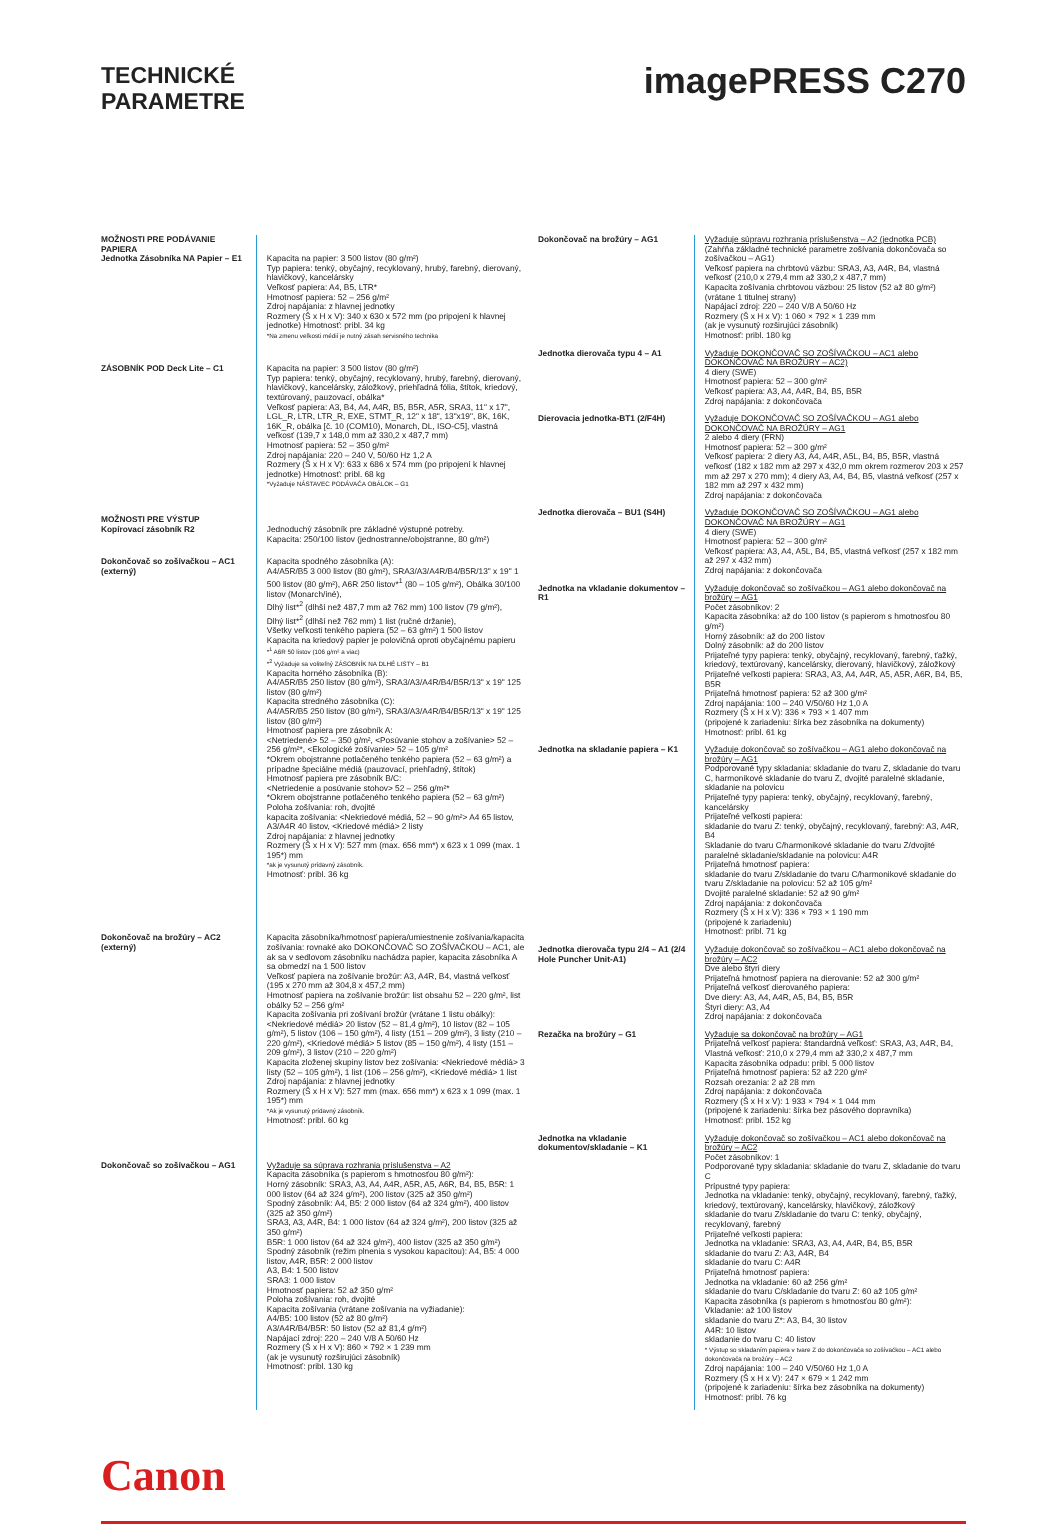TECHNICKÉ
PARAMETRE
imagePRESS C270
| MOŽNOSTI PRE PODÁVANIE PAPIERA Jednotka Zásobníka NA Papier – E1 | Kapacita na papier: 3 500 listov (80 g/m²) Typ papiera: tenký, obyčajný, recyklovaný, hrubý, farebný, dierovaný, hlavičkový, kancelársky Veľkosť papiera: A4, B5, LTR* Hmotnosť papiera: 52 – 256 g/m² Zdroj napájania: z hlavnej jednotky Rozmery (Š x H x V): 340 x 630 x 572 mm (po pripojení k hlavnej jednotke) Hmotnosť: pribl. 34 kg *Na zmenu veľkosti médií je nutný zásah servisného technika |
| ZÁSOBNÍK POD Deck Lite – C1 | Kapacita na papier: 3 500 listov (80 g/m²) Typ papiera: tenký, obyčajný, recyklovaný, hrubý, farebný, dierovaný, hlavičkový, kancelársky, záložkový, priehľadná fólia, štítok, kriedový, textúrovaný, pauzovací, obálka* Veľkosť papiera: A3, B4, A4, A4R, B5, B5R, A5R, SRA3, 11" x 17", LGL_R, LTR, LTR_R, EXE, STMT_R, 12" x 18", 13"x19", 8K, 16K, 16K_R, obálka [č. 10 (COM10), Monarch, DL, ISO-C5], vlastná veľkosť (139,7 x 148,0 mm až 330,2 x 487,7 mm) Hmotnosť papiera: 52 – 350 g/m² Zdroj napájania: 220 – 240 V, 50/60 Hz 1,2 A Rozmery (Š x H x V): 633 x 686 x 574 mm (po pripojení k hlavnej jednotke) Hmotnosť: pribl. 68 kg *Vyžaduje NÁSTAVEC PODÁVAČA OBÁLOK – G1 |
| MOŽNOSTI PRE VÝSTUP Kopírovací zásobník R2 | Jednoduchý zásobník pre základné výstupné potreby. Kapacita: 250/100 listov (jednostranne/obojstranne, 80 g/m²) |
| Dokončovač so zošívačkou – AC1 (externý) | Kapacita spodného zásobníka (A): A4/A5R/B5 3 000 listov (80 g/m²), SRA3/A3/A4R/B4/B5R/13" x 19" 1 500 listov (80 g/m²), A6R 250 listov*<sup>1</sup> (80 – 105 g/m²), Obálka 30/100 listov (Monarch/iné), Dlhý list*<sup>2</sup> (dlhší než 487,7 mm až 762 mm) 100 listov (79 g/m²), Dlhý list*<sup>2</sup> (dlhší než 762 mm) 1 list (ručné držanie), Všetky veľkosti tenkého papiera (52 – 63 g/m²) 1 500 listov Kapacita na kriedový papier je polovičná oproti obyčajnému papieru *<sup>1</sup> A6R 50 listov (106 g/m² a viac) *<sup>2</sup> Vyžaduje sa voliteľný ZÁSOBNÍK NA DLHÉ LISTY – B1 Kapacita horného zásobníka (B): A4/A5R/B5 250 listov (80 g/m²), SRA3/A3/A4R/B4/B5R/13" x 19" 125 listov (80 g/m²) Kapacita stredného zásobníka (C): A4/A5R/B5 250 listov (80 g/m²), SRA3/A3/A4R/B4/B5R/13" x 19" 125 listov (80 g/m²) Hmotnosť papiera pre zásobník A: <Netriedené> 52 – 350 g/m², <Posúvanie stohov a zošívanie> 52 – 256 g/m²*, <Ekologické zošívanie> 52 – 105 g/m² *Okrem obojstranne potlačeného tenkého papiera (52 – 63 g/m²) a prípadne špeciálne médiá (pauzovací, priehľadný, štítok) Hmotnosť papiera pre zásobník B/C: <Netriedenie a posúvanie stohov> 52 – 256 g/m²* *Okrem obojstranne potlačeného tenkého papiera (52 – 63 g/m²) Poloha zošívania: roh, dvojité kapacita zošívania: <Nekriedové médiá, 52 – 90 g/m²> A4 65 listov, A3/A4R 40 listov, <Kriedové médiá> 2 listy Zdroj napájania: z hlavnej jednotky Rozmery (Š x H x V): 527 mm (max. 656 mm*) x 623 x 1 099 (max. 1 195*) mm *ak je vysunutý prídavný zásobník. Hmotnosť: pribl. 36 kg |
| Dokončovač na brožúry – AC2 (externý) | Kapacita zásobníka/hmotnosť papiera/umiestnenie zošívania/kapacita zošívania: rovnaké ako DOKONČOVAČ SO ZOŠÍVAČKOU – AC1, ale ak sa v sedlovom zásobníku nachádza papier, kapacita zásobníka A sa obmedzí na 1 500 listov Veľkosť papiera na zošívanie brožúr: A3, A4R, B4, vlastná veľkosť (195 x 270 mm až 304,8 x 457,2 mm) Hmotnosť papiera na zošívanie brožúr: list obsahu 52 – 220 g/m², list obálky 52 – 256 g/m² Kapacita zošívania pri zošívaní brožúr (vrátane 1 listu obálky): <Nekriedové médiá> 20 listov (52 – 81,4 g/m²), 10 listov (82 – 105 g/m²), 5 listov (106 – 150 g/m²), 4 listy (151 – 209 g/m²), 3 listy (210 – 220 g/m²), <Kriedové médiá> 5 listov (85 – 150 g/m²), 4 listy (151 – 209 g/m²), 3 listov (210 – 220 g/m²) Kapacita zloženej skupiny listov bez zošívania: <Nekriedové médiá> 3 listy (52 – 105 g/m²), 1 list (106 – 256 g/m²), <Kriedové médiá> 1 list Zdroj napájania: z hlavnej jednotky Rozmery (Š x H x V): 527 mm (max. 656 mm*) x 623 x 1 099 (max. 1 195*) mm *Ak je vysunutý prídavný zásobník. Hmotnosť: pribl. 60 kg |
| Dokončovač so zošívačkou – AG1 | Vyžaduje sa súprava rozhrania príslušenstva – A2 Kapacita zásobníka (s papierom s hmotnosťou 80 g/m²): Horný zásobník: SRA3, A3, A4, A4R, A5R, A5, A6R, B4, B5, B5R: 1 000 listov (64 až 324 g/m²), 200 listov (325 až 350 g/m²) Spodný zásobník: A4, B5: 2 000 listov (64 až 324 g/m²), 400 listov (325 až 350 g/m²) SRA3, A3, A4R, B4: 1 000 listov (64 až 324 g/m²), 200 listov (325 až 350 g/m²) B5R: 1 000 listov (64 až 324 g/m²), 400 listov (325 až 350 g/m²) Spodný zásobník (režim plnenia s vysokou kapacitou): A4, B5: 4 000 listov, A4R, B5R: 2 000 listov A3, B4: 1 500 listov SRA3: 1 000 listov Hmotnosť papiera: 52 až 350 g/m² Poloha zošívania: roh, dvojité Kapacita zošívania (vrátane zošívania na vyžiadanie): A4/B5: 100 listov (52 až 80 g/m²) A3/A4R/B4/B5R: 50 listov (52 až 81,4 g/m²) Napájací zdroj: 220 – 240 V/8 A 50/60 Hz Rozmery (Š x H x V): 860 × 792 × 1 239 mm (ak je vysunutý rozširujúci zásobník) Hmotnosť: pribl. 130 kg |
| Dokončovač na brožúry – AG1 | Vyžaduje súpravu rozhrania príslušenstva – A2 (jednotka PCB) (Zahŕňa základné technické parametre zošívania dokončovača so zošívačkou – AG1) Veľkosť papiera na chrbtovú väzbu: SRA3, A3, A4R, B4, vlastná veľkosť (210,0 x 279,4 mm až 330,2 x 487,7 mm) Kapacita zošívania chrbtovou väzbou: 25 listov (52 až 80 g/m²) (vrátane 1 titulnej strany) Napájací zdroj: 220 – 240 V/8 A 50/60 Hz Rozmery (Š x H x V): 1 060 × 792 × 1 239 mm (ak je vysunutý rozširujúci zásobník) Hmotnosť: pribl. 180 kg |
| Jednotka dierovača typu 4 – A1 | Vyžaduje DOKONČOVAČ SO ZOŠÍVAČKOU – AC1 alebo DOKONČOVAČ NA BROŽÚRY – AC2) 4 diery (SWE) Hmotnosť papiera: 52 – 300 g/m² Veľkosť papiera: A3, A4, A4R, B4, B5, B5R Zdroj napájania: z dokončovača |
| Dierovacia jednotka-BT1 (2/F4H) | Vyžaduje DOKONČOVAČ SO ZOŠÍVAČKOU – AG1 alebo DOKONČOVAČ NA BROŽÚRY – AG1 2 alebo 4 diery (FRN) Hmotnosť papiera: 52 – 300 g/m² Veľkosť papiera: 2 diery A3, A4, A4R, A5L, B4, B5, B5R, vlastná veľkosť (182 x 182 mm až 297 x 432,0 mm okrem rozmerov 203 x 257 mm až 297 x 270 mm); 4 diery A3, A4, B4, B5, vlastná veľkosť (257 x 182 mm až 297 x 432 mm) Zdroj napájania: z dokončovača |
| Jednotka dierovača – BU1 (S4H) | Vyžaduje DOKONČOVAČ SO ZOŠÍVAČKOU – AG1 alebo DOKONČOVAČ NA BROŽÚRY – AG1 4 diery (SWE) Hmotnosť papiera: 52 – 300 g/m² Veľkosť papiera: A3, A4, A5L, B4, B5, vlastná veľkosť (257 x 182 mm až 297 x 432 mm) Zdroj napájania: z dokončovača |
| Jednotka na vkladanie dokumentov – R1 | Vyžaduje dokončovač so zošívačkou – AG1 alebo dokončovač na brožúry – AG1 Počet zásobníkov: 2 Kapacita zásobníka: až do 100 listov (s papierom s hmotnosťou 80 g/m²) Horný zásobník: až do 200 listov Dolný zásobník: až do 200 listov Prijateľné typy papiera: tenký, obyčajný, recyklovaný, farebný, ťažký, kriedový, textúrovaný, kancelársky, dierovaný, hlavičkový, záložkový Prijateľné veľkosti papiera: SRA3, A3, A4, A4R, A5, A5R, A6R, B4, B5, B5R Prijateľná hmotnosť papiera: 52 až 300 g/m² Zdroj napájania: 100 – 240 V/50/60 Hz 1,0 A Rozmery (Š x H x V): 336 × 793 × 1 407 mm (pripojené k zariadeniu: šírka bez zásobníka na dokumenty) Hmotnosť: pribl. 61 kg |
| Jednotka na skladanie papiera – K1 | Vyžaduje dokončovač so zošívačkou – AG1 alebo dokončovač na brožúry – AG1 Podporované typy skladania: skladanie do tvaru Z, skladanie do tvaru C, harmonikové skladanie do tvaru Z, dvojité paralelné skladanie, skladanie na polovicu Prijateľné typy papiera: tenký, obyčajný, recyklovaný, farebný, kancelársky Prijateľné veľkosti papiera: skladanie do tvaru Z: tenký, obyčajný, recyklovaný, farebný: A3, A4R, B4 Skladanie do tvaru C/harmonikové skladanie do tvaru Z/dvojité paralelné skladanie/skladanie na polovicu: A4R Prijateľná hmotnosť papiera: skladanie do tvaru Z/skladanie do tvaru C/harmonikové skladanie do tvaru Z/skladanie na polovicu: 52 až 105 g/m² Dvojité paralelné skladanie: 52 až 90 g/m² Zdroj napájania: z dokončovača Rozmery (Š x H x V): 336 × 793 × 1 190 mm (pripojené k zariadeniu) Hmotnosť: pribl. 71 kg |
| Jednotka dierovača typu 2/4 – A1 (2/4 Hole Puncher Unit-A1) | Vyžaduje dokončovač so zošívačkou – AC1 alebo dokončovač na brožúry – AC2 Dve alebo štyri diery Prijateľná hmotnosť papiera na dierovanie: 52 až 300 g/m² Prijateľná veľkosť dierovaného papiera: Dve diery: A3, A4, A4R, A5, B4, B5, B5R Štyri diery: A3, A4 Zdroj napájania: z dokončovača |
| Rezačka na brožúry – G1 | Vyžaduje sa dokončovač na brožúry – AG1 Prijateľná veľkosť papiera: štandardná veľkosť: SRA3, A3, A4R, B4, Vlastná veľkosť: 210,0 x 279,4 mm až 330,2 x 487,7 mm Kapacita zásobníka odpadu: pribl. 5 000 listov Prijateľná hmotnosť papiera: 52 až 220 g/m² Rozsah orezania: 2 až 28 mm Zdroj napájania: z dokončovača Rozmery (Š x H x V): 1 933 × 794 × 1 044 mm (pripojené k zariadeniu: šírka bez pásového dopravníka) Hmotnosť: pribl. 152 kg |
| Jednotka na vkladanie dokumentov/skladanie – K1 | Vyžaduje dokončovač so zošívačkou – AC1 alebo dokončovač na brožúry – AC2 Počet zásobníkov: 1 Podporované typy skladania: skladanie do tvaru Z, skladanie do tvaru C Prípustné typy papiera: Jednotka na vkladanie: tenký, obyčajný, recyklovaný, farebný, ťažký, kriedový, textúrovaný, kancelársky, hlavičkový, záložkový skladanie do tvaru Z/skladanie do tvaru C: tenký, obyčajný, recyklovaný, farebný Prijateľné veľkosti papiera: Jednotka na vkladanie: SRA3, A3, A4, A4R, B4, B5, B5R skladanie do tvaru Z: A3, A4R, B4 skladanie do tvaru C: A4R Prijateľná hmotnosť papiera: Jednotka na vkladanie: 60 až 256 g/m² skladanie do tvaru C/skladanie do tvaru Z: 60 až 105 g/m² Kapacita zásobníka (s papierom s hmotnosťou 80 g/m²): Vkladanie: až 100 listov skladanie do tvaru Z*: A3, B4, 30 listov A4R: 10 listov skladanie do tvaru C: 40 listov * Výstup so skladaním papiera v tvare Z do dokončovača so zošívačkou – AC1 alebo dokončovača na brožúry – AC2 Zdroj napájania: 100 – 240 V/50/60 Hz 1,0 A Rozmery (Š x H x V): 247 × 679 × 1 242 mm (pripojené k zariadeniu: šírka bez zásobníka na dokumenty) Hmotnosť: pribl. 76 kg |
Canon